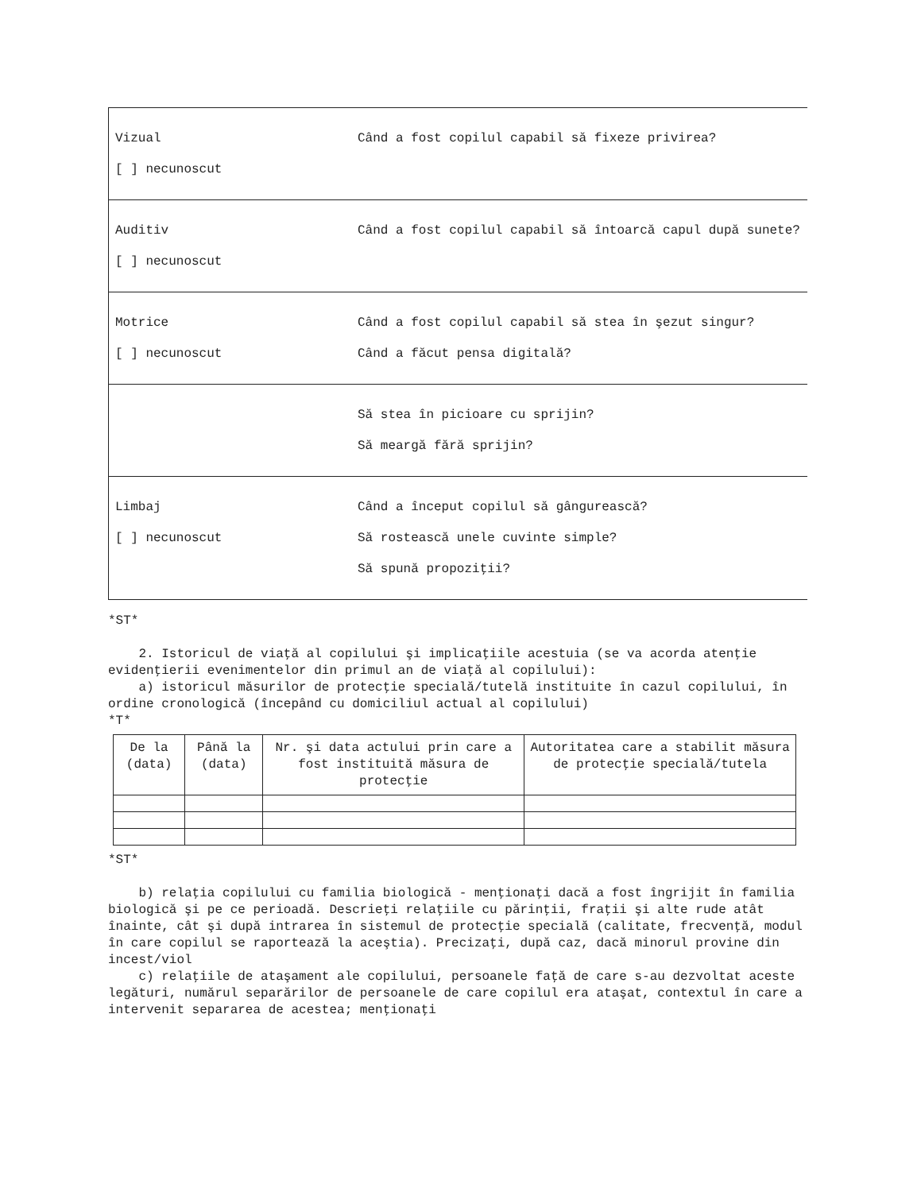Vizual Când a fost copilul capabil să fixeze privirea?
[ ] necunoscut
Auditiv Când a fost copilul capabil să întoarcă capul după sunete?
[ ] necunoscut
Motrice Când a fost copilul capabil să stea în şezut singur?
[ ] necunoscut Când a făcut pensa digitală?
Să stea în picioare cu sprijin?
Să meargă fără sprijin?
Limbaj Când a început copilul să gângurească?
[ ] necunoscut Să rostească unele cuvinte simple?
Să spună propoziţii?
*ST*
2. Istoricul de viaţă al copilului şi implicaţiile acestuia (se va acorda atenţie evidenţierii evenimentelor din primul an de viaţă al copilului): a) istoricul măsurilor de protecţie specială/tutelă instituite în cazul copilului, în ordine cronologică (începând cu domiciliul actual al copilului) *T*
| De la (data) | Până la (data) | Nr. şi data actului prin care a fost instituită măsura de protecţie | Autoritatea care a stabilit măsura de protecţie specială/tutela |
| --- | --- | --- | --- |
*ST*
b) relaţia copilului cu familia biologică - menţionaţi dacă a fost îngrijit în familia biologică şi pe ce perioadă. Descrieţi relaţiile cu părinţii, fraţii şi alte rude atât înainte, cât şi după intrarea în sistemul de protecţie specială (calitate, frecvenţă, modul în care copilul se raportează la aceştia). Precizaţi, după caz, dacă minorul provine din incest/viol c) relaţiile de ataşament ale copilului, persoanele faţă de care s-au dezvoltat aceste legături, numărul separărilor de persoanele de care copilul era ataşat, contextul în care a intervenit separarea de acestea; menţionaţi